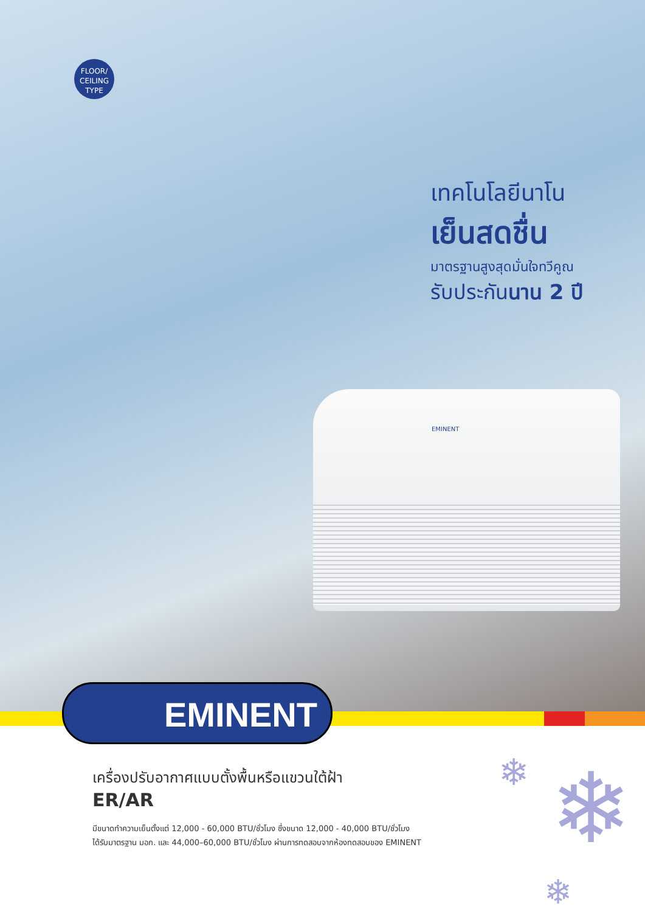FLOOR/
CEILING
TYPE
เทคโนโลยีนาโน
เย็นสดชื่น
มาตรฐานสูงสุดมั่นใจทวีคูณ
รับประกันนาน 2 ปี
EMINENT
EMINENT
เครื่องปรับอากาศแบบตั้งพื้นหรือแขวนใต้ฝ้า
ER/AR
มีขนาดทำความเย็นตั้งแต่ 12,000 - 60,000 BTU/ชั่วโมง ซึ่งขนาด 12,000 - 40,000 BTU/ชั่วโมง
ได้รับมาตรฐาน มอก. และ 44,000–60,000 BTU/ชั่วโมง ผ่านการทดสอบจากห้องทดสอบของ EMINENT
❄ ❄
❄